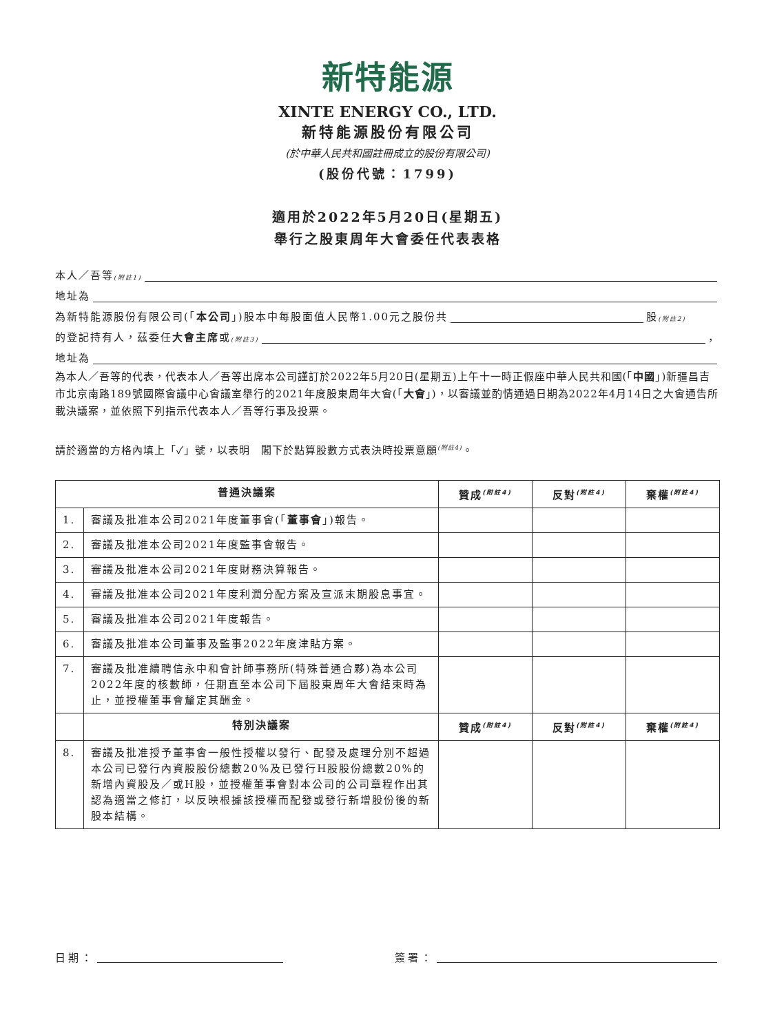新特能源
XINTE ENERGY CO., LTD.
新特能源股份有限公司
(於中華人民共和國註冊成立的股份有限公司)
(股份代號：1799)
適用於2022年5月20日(星期五)
舉行之股東周年大會委任代表表格
本人／吾等<sup>(附註1)</sup>
地址為
為新特能源股份有限公司(「 本公司 」)股本中每股面值人民幣1.00元之股份共 股<sup>(附註2)</sup>
的登記持有人，茲委任 大會主席 或<sup>(附註3)</sup> ，
地址為
為本人／吾等的代表，代表本人／吾等出席本公司謹訂於2022年5月20日(星期五)上午十一時正假座中華人民共和國(「中國」)新疆昌吉市北京南路189號國際會議中心會議室舉行的2021年度股東周年大會(「大會」)，以審議並酌情通過日期為2022年4月14日之大會通告所載決議案，並依照下列指示代表本人／吾等行事及投票。
請於適當的方格內填上「✓」號，以表明　閣下於點算股數方式表決時投票意願<sup>(附註4)</sup>。
| 普通決議案 | | 贊成<sup>(附註4)</sup> | 反對<sup>(附註4)</sup> | 棄權<sup>(附註4)</sup> |
| --- | --- | --- | --- | --- |
| 1. | 審議及批准本公司2021年度董事會(「 董事會 」)報告。 | | | |
| 2. | 審議及批准本公司2021年度監事會報告。 | | | |
| 3. | 審議及批准本公司2021年度財務決算報告。 | | | |
| 4. | 審議及批准本公司2021年度利潤分配方案及宣派末期股息事宜。 | | | |
| 5. | 審議及批准本公司2021年度報告。 | | | |
| 6. | 審議及批准本公司董事及監事2022年度津貼方案。 | | | |
| 7. | 審議及批准續聘信永中和會計師事務所(特殊普通合夥)為本公司2022年度的核數師，任期直至本公司下屆股東周年大會結束時為止，並授權董事會釐定其酬金。 | | | |
| | 特別決議案 | 贊成<sup>(附註4)</sup> | 反對<sup>(附註4)</sup> | 棄權<sup>(附註4)</sup> |
| 8. | 審議及批准授予董事會一般性授權以發行、配發及處理分別不超過本公司已發行內資股股份總數20%及已發行H股股份總數20%的新增內資股及／或H股，並授權董事會對本公司的公司章程作出其認為適當之修訂，以反映根據該授權而配發或發行新增股份後的新股本結構。 | | | |
日期： 簽署：